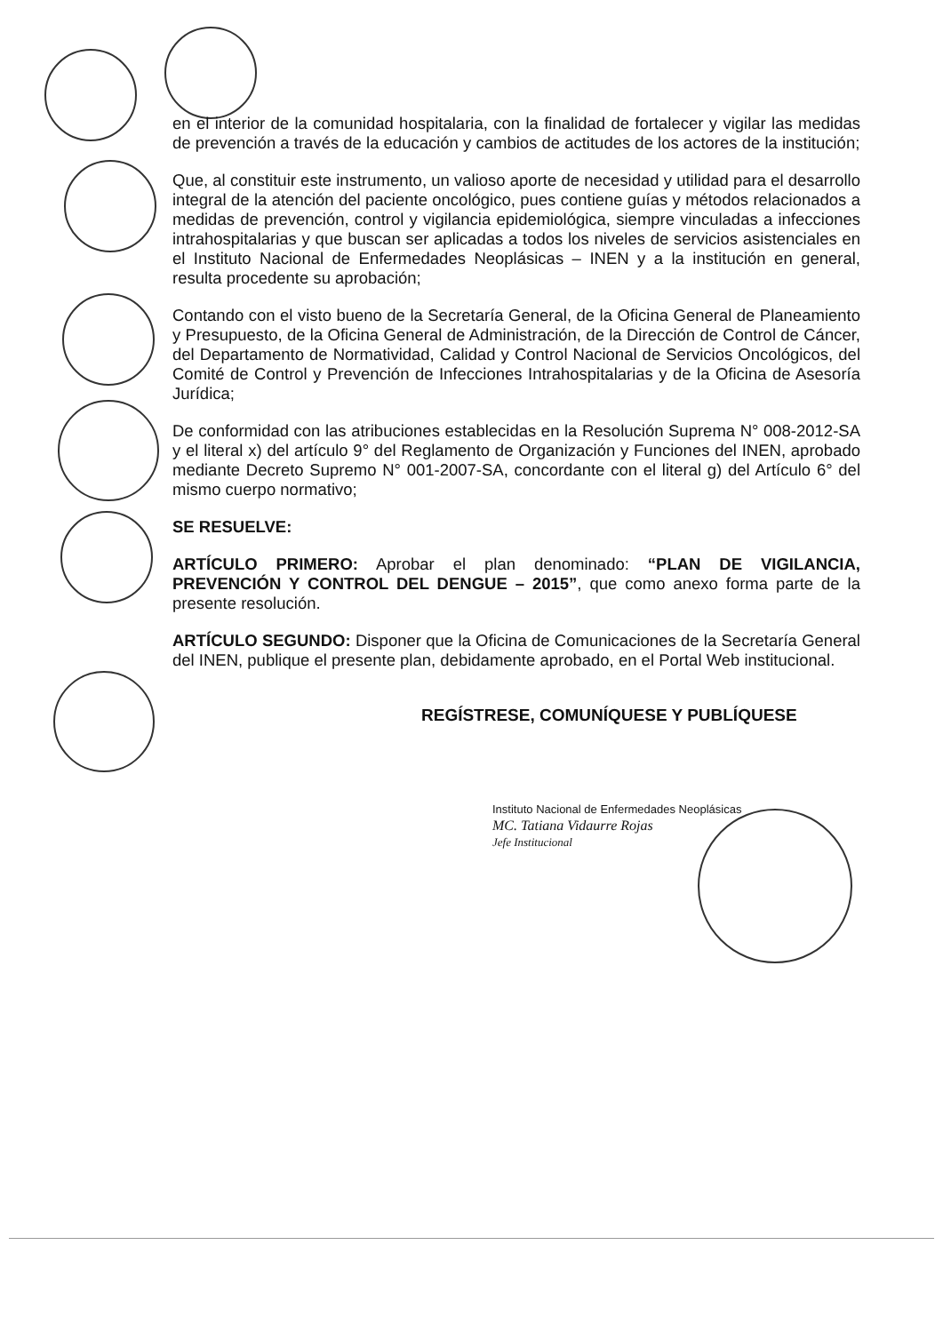en el interior de la comunidad hospitalaria, con la finalidad de fortalecer y vigilar las medidas de prevención a través de la educación y cambios de actitudes de los actores de la institución;
Que, al constituir este instrumento, un valioso aporte de necesidad y utilidad para el desarrollo integral de la atención del paciente oncológico, pues contiene guías y métodos relacionados a medidas de prevención, control y vigilancia epidemiológica, siempre vinculadas a infecciones intrahospitalarias y que buscan ser aplicadas a todos los niveles de servicios asistenciales en el Instituto Nacional de Enfermedades Neoplásicas – INEN y a la institución en general, resulta procedente su aprobación;
Contando con el visto bueno de la Secretaría General, de la Oficina General de Planeamiento y Presupuesto, de la Oficina General de Administración, de la Dirección de Control de Cáncer, del Departamento de Normatividad, Calidad y Control Nacional de Servicios Oncológicos, del Comité de Control y Prevención de Infecciones Intrahospitalarias y de la Oficina de Asesoría Jurídica;
De conformidad con las atribuciones establecidas en la Resolución Suprema N° 008-2012-SA y el literal x) del artículo 9° del Reglamento de Organización y Funciones del INEN, aprobado mediante Decreto Supremo N° 001-2007-SA, concordante con el literal g) del Artículo 6° del mismo cuerpo normativo;
SE RESUELVE:
ARTÍCULO PRIMERO: Aprobar el plan denominado: “PLAN DE VIGILANCIA, PREVENCIÓN Y CONTROL DEL DENGUE – 2015”, que como anexo forma parte de la presente resolución.
ARTÍCULO SEGUNDO: Disponer que la Oficina de Comunicaciones de la Secretaría General del INEN, publique el presente plan, debidamente aprobado, en el Portal Web institucional.
REGÍSTRESE, COMUNÍQUESE Y PUBLÍQUESE
Instituto Nacional de Enfermedades Neoplásicas
MC. Tatiana Vidaurre Rojas
Jefe Institucional